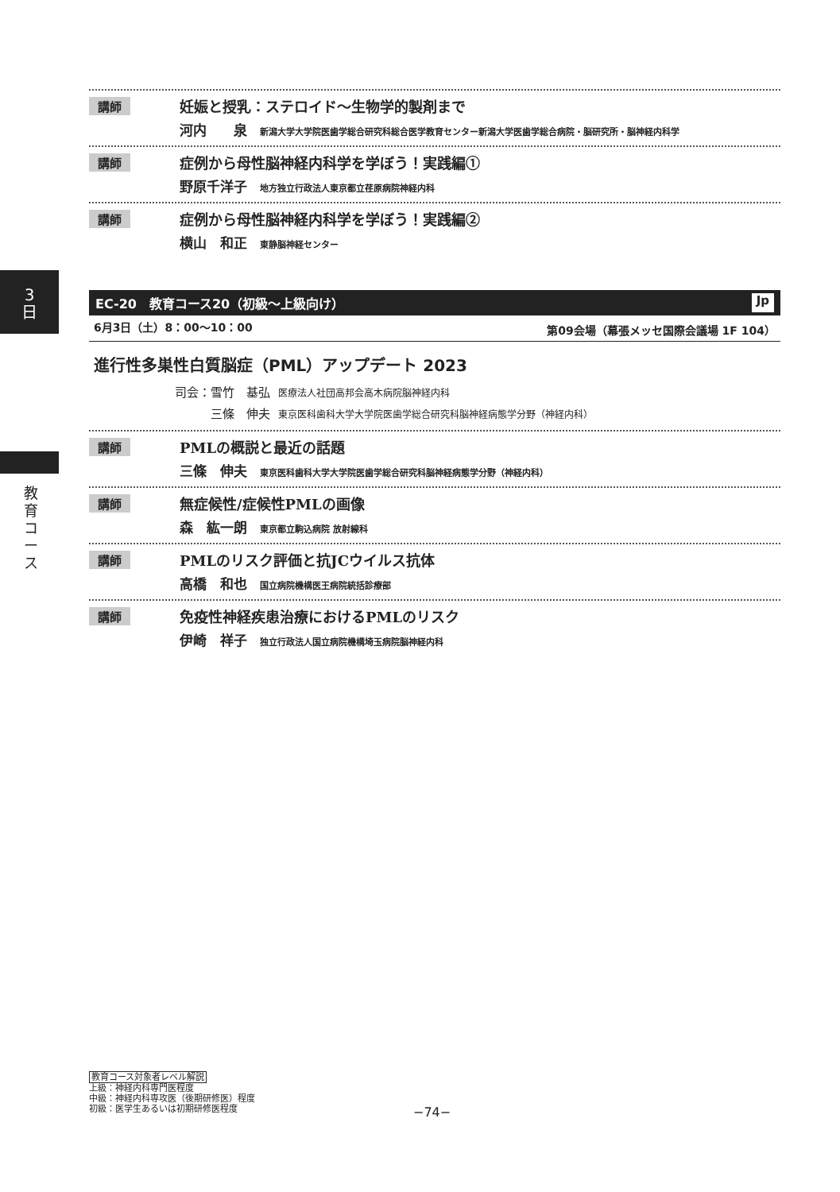3
日
教育コース
講師 妊娠と授乳：ステロイド〜生物学的製剤まで
河内　　泉 新潟大学大学院医歯学総合研究科総合医学教育センター新潟大学医歯学総合病院・脳研究所・脳神経内科学
講師 症例から母性脳神経内科学を学ぼう！実践編①
野原千洋子 地方独立行政法人東京都立荏原病院神経内科
講師 症例から母性脳神経内科学を学ぼう！実践編②
横山　和正 東静脳神経センター
EC-20　教育コース20（初級〜上級向け） Jp
6月3日（土）8：00〜10：00 第09会場（幕張メッセ国際会議場 1F 104）
進行性多巣性白質脳症（PML）アップデート 2023
司会：雪竹　基弘 医療法人社団高邦会高木病院脳神経内科
　　　三條　伸夫 東京医科歯科大学大学院医歯学総合研究科脳神経病態学分野（神経内科）
講師 PMLの概説と最近の話題
三條　伸夫 東京医科歯科大学大学院医歯学総合研究科脳神経病態学分野（神経内科）
講師 無症候性/症候性PMLの画像
森　紘一朗 東京都立駒込病院 放射線科
講師 PMLのリスク評価と抗JCウイルス抗体
高橋　和也 国立病院機構医王病院統括診療部
講師 免疫性神経疾患治療におけるPMLのリスク
伊崎　祥子 独立行政法人国立病院機構埼玉病院脳神経内科
教育コース対象者レベル解説
上級：神経内科専門医程度
中級：神経内科専攻医（後期研修医）程度
初級：医学生あるいは初期研修医程度
−74−